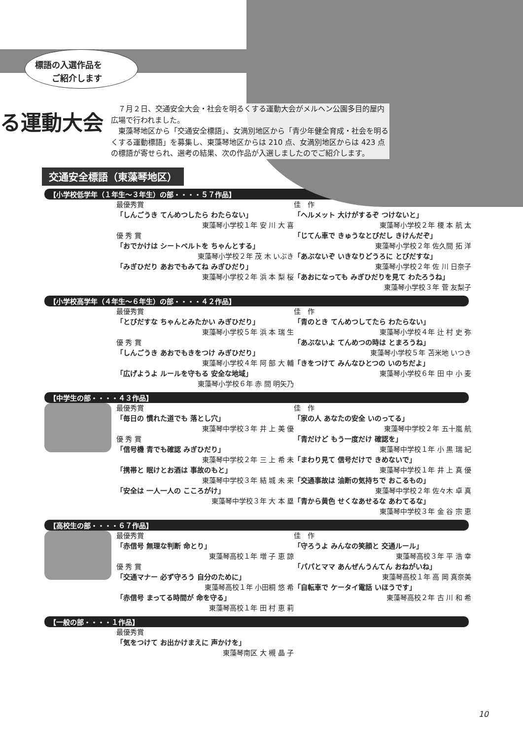標語の入選作品を
　　ご紹介します
る運動大会
　７月２日、交通安全大会・社会を明るくする運動大会がメルヘン公園多目的屋内広場で行われました。
　東藻琴地区から「交通安全標語」、女満別地区から「青少年健全育成・社会を明るくする運動標語」を募集し、東藻琴地区からは 210 点、女満別地区からは 423 点の標語が寄せられ、選考の結果、次の作品が入選しましたのでご紹介します。
交通安全標語（東藻琴地区）
【小学校低学年（１年生〜３年生）の部・・・・５７作品】
最優秀賞
「しんごうき てんめつしたら わたらない」
東藻琴小学校１年 安 川 大 喜
優 秀 賞
「おでかけは シートベルトを ちゃんとする」
東藻琴小学校２年 茂 木 いぶき
「みぎひだり あおでもみてね みぎひだり」
東藻琴小学校２年 浜 本 梨 桜
佳　作
「ヘルメット 大けがするぞ つけないと」
東藻琴小学校２年 榎 本 航 太
「じてん車で きゅうなとびだし きけんだぞ」
東藻琴小学校２年 佐久間 拓 洋
「あぶないぞ いきなりどうろに とびだすな」
東藻琴小学校２年 佐 川 日奈子
「あおになっても みぎひだりを見て わたろうね」
東藻琴小学校３年 菅 友梨子
【小学校高学年（４年生〜６年生）の部・・・・４２作品】
最優秀賞
「とびだすな ちゃんとみたかい みぎひだり」
東藻琴小学校５年 浜 本 瑞 生
優 秀 賞
「しんごうき あおでもきをつけ みぎひだり」
東藻琴小学校４年 阿 部 大 輔
「広げようよ ルールを守もる 安全な地域」
東藻琴小学校６年 赤 間 明矢乃
佳　作
「青のとき てんめつしてたら わたらない」
東藻琴小学校４年 辻 村 史 弥
「あぶないよ てんめつの時は とまろうね」
東藻琴小学校５年 苫米地 いつき
「きをつけて みんなひとつの いのちだよ」
東藻琴小学校６年 田 中 小 麦
【中学生の部・・・・４３作品】
最優秀賞
「毎日の 慣れた道でも 落とし穴」
東藻琴中学校３年 井 上 美 優
優 秀 賞
「信号機 青でも確認 みぎひだり」
東藻琴中学校２年 三 上 希 未
「携帯と 眠けとお酒は 事故のもと」
東藻琴中学校３年 結 城 未 来
「安全は 一人一人の こころがけ」
東藻琴中学校３年 大 本 塁
佳　作
「家の人 あなたの安全 いのってる」
東藻琴中学校２年 五十嵐 航
「青だけど もう一度だけ 確認を」
東藻琴中学校１年 小 黒 瑞 紀
「まわり見て 信号だけで きめないで」
東藻琴中学校１年 井 上 真 優
「交通事故は 油断の気持ちで おこるもの」
東藻琴中学校２年 佐々木 卓 真
「青から黄色 せくなあせるな あわてるな」
東藻琴中学校３年 金 谷 宗 恵
【高校生の部・・・・６７作品】
最優秀賞
「赤信号 無理な判断 命とり」
東藻琴高校１年 増 子 恵 諒
優 秀 賞
「交通マナー 必ず守ろう 自分のために」
東藻琴高校１年 小田桐 悠 希
「赤信号 まってる時間が 命を守る」
東藻琴高校１年 田 村 恵 莉
佳　作
「守ろうよ みんなの笑顔と 交通ルール」
東藻琴高校３年 平 浩 幸
「パパとママ あんぜんうんてん おねがいね」
東藻琴高校１年 高 岡 真奈美
「自転車で ケータイ電話 いほうです」
東藻琴高校２年 古 川 和 希
【一般の部・・・・１作品】
最優秀賞
「気をつけて お出かけまえに 声かけを」
東藻琴南区 大 槻 晶 子
10